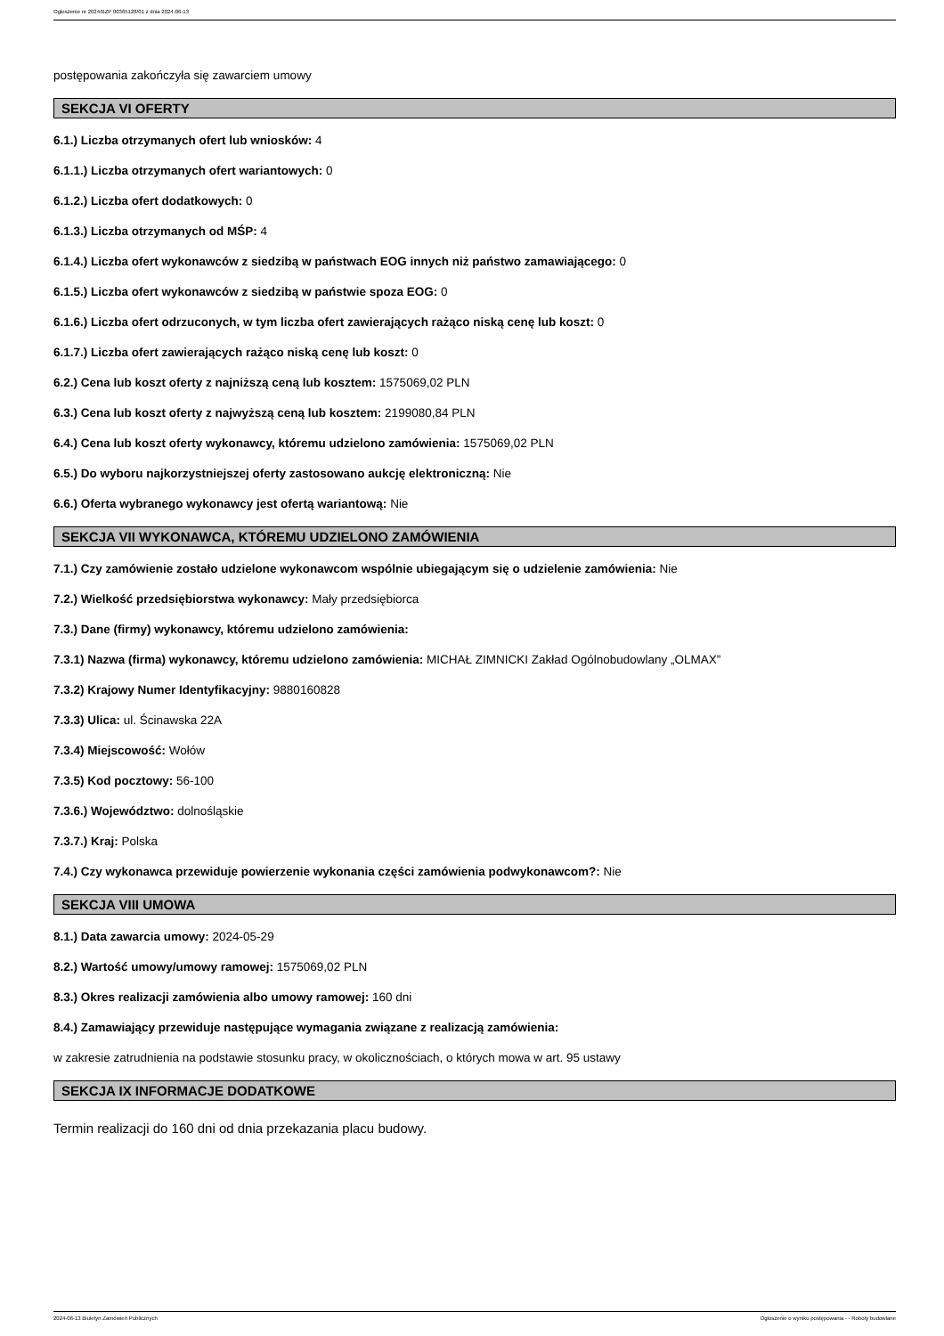Ogłoszenie nr 2024/BZP 00365128/01 z dnia 2024-06-13
postępowania zakończyła się zawarciem umowy
SEKCJA VI OFERTY
6.1.) Liczba otrzymanych ofert lub wniosków: 4
6.1.1.) Liczba otrzymanych ofert wariantowych: 0
6.1.2.) Liczba ofert dodatkowych: 0
6.1.3.) Liczba otrzymanych od MŚP: 4
6.1.4.) Liczba ofert wykonawców z siedzibą w państwach EOG innych niż państwo zamawiającego: 0
6.1.5.) Liczba ofert wykonawców z siedzibą w państwie spoza EOG: 0
6.1.6.) Liczba ofert odrzuconych, w tym liczba ofert zawierających rażąco niską cenę lub koszt: 0
6.1.7.) Liczba ofert zawierających rażąco niską cenę lub koszt: 0
6.2.) Cena lub koszt oferty z najniższą ceną lub kosztem: 1575069,02 PLN
6.3.) Cena lub koszt oferty z najwyższą ceną lub kosztem: 2199080,84 PLN
6.4.) Cena lub koszt oferty wykonawcy, któremu udzielono zamówienia: 1575069,02 PLN
6.5.) Do wyboru najkorzystniejszej oferty zastosowano aukcję elektroniczną: Nie
6.6.) Oferta wybranego wykonawcy jest ofertą wariantową: Nie
SEKCJA VII WYKONAWCA, KTÓREMU UDZIELONO ZAMÓWIENIA
7.1.) Czy zamówienie zostało udzielone wykonawcom wspólnie ubiegającym się o udzielenie zamówienia: Nie
7.2.) Wielkość przedsiębiorstwa wykonawcy: Mały przedsiębiorca
7.3.) Dane (firmy) wykonawcy, któremu udzielono zamówienia:
7.3.1) Nazwa (firma) wykonawcy, któremu udzielono zamówienia: MICHAŁ ZIMNICKI Zakład Ogólnobudowlany „OLMAX”
7.3.2) Krajowy Numer Identyfikacyjny: 9880160828
7.3.3) Ulica: ul. Ścinawska 22A
7.3.4) Miejscowość: Wołów
7.3.5) Kod pocztowy: 56-100
7.3.6.) Województwo: dolnośląskie
7.3.7.) Kraj: Polska
7.4.) Czy wykonawca przewiduje powierzenie wykonania części zamówienia podwykonawcom?: Nie
SEKCJA VIII UMOWA
8.1.) Data zawarcia umowy: 2024-05-29
8.2.) Wartość umowy/umowy ramowej: 1575069,02 PLN
8.3.) Okres realizacji zamówienia albo umowy ramowej: 160 dni
8.4.) Zamawiający przewiduje następujące wymagania związane z realizacją zamówienia:
w zakresie zatrudnienia na podstawie stosunku pracy, w okolicznościach, o których mowa w art. 95 ustawy
SEKCJA IX INFORMACJE DODATKOWE
Termin realizacji do 160 dni od dnia przekazania placu budowy.
2024-06-13 Biuletyn Zamówień Publicznych Ogłoszenie o wyniku postępowania - - Roboty budowlane